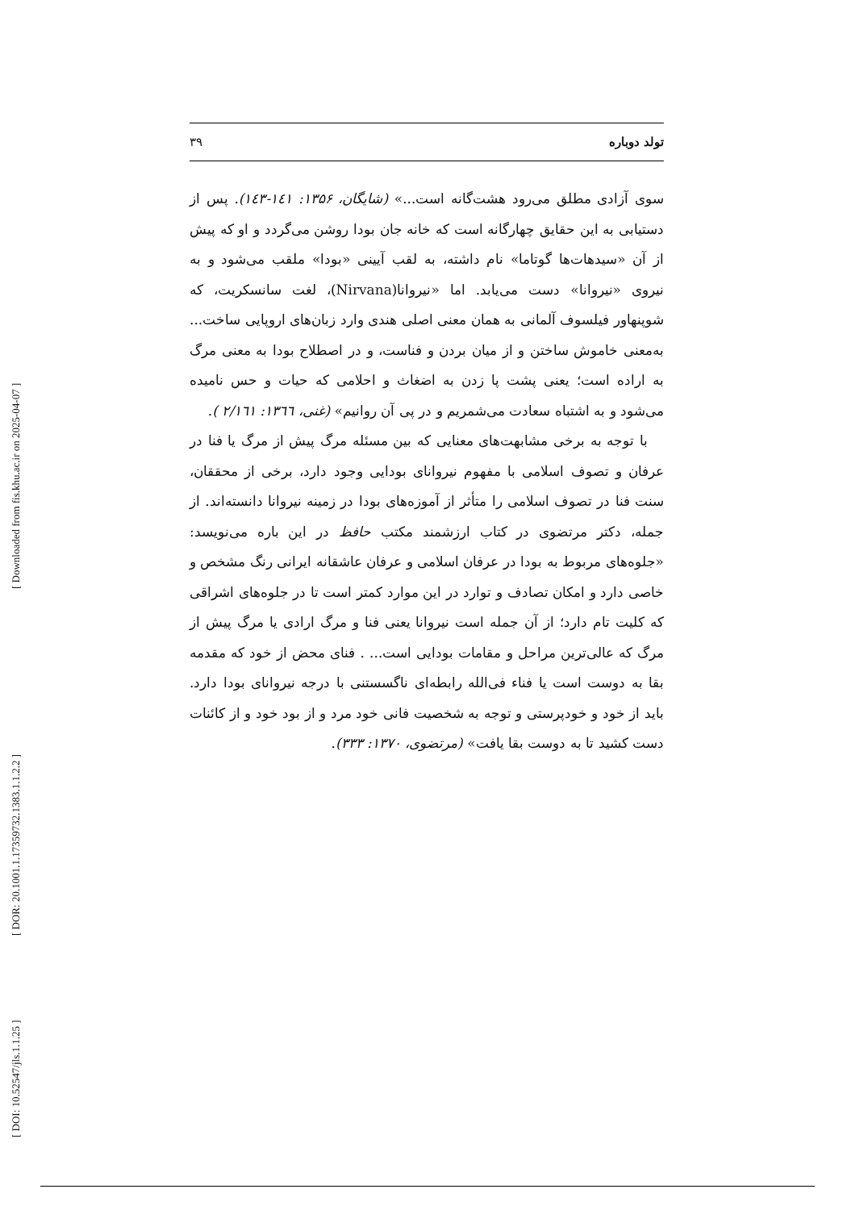[ Downloaded from fis.khu.ac.ir on 2025-04-07 ]
[ DOR: 20.1001.1.17359732.1383.1.1.2.2 ]
[ DOI: 10.52547/jls.1.1.25 ]
تولد دوباره ۳۹
سوی آزادی مطلق می‌رود هشت‌گانه است...» (شایگان، ۱۳۵۶: ۱٤۱-۱٤۳). پس از دستیابی به این حقایق چهارگانه است که خانه جان بودا روشن می‌گردد و او که پیش از آن «سیدهات‌ها گوتاما» نام داشته، به لقب آیینی «بودا» ملقب می‌شود و به نیروی «نیروانا» دست می‌یابد. اما «نیروانا(Nirvana)، لغت سانسکریت، که شوپنهاور فیلسوف آلمانی به همان معنی اصلی هندی وارد زبان‌های اروپایی ساخت... به‌معنی خاموش ساختن و از میان بردن و فناست، و در اصطلاح بودا به معنی مرگ به اراده است؛ یعنی پشت پا زدن به اضغاث و احلامی که حیات و حس نامیده می‌شود و به اشتباه سعادت می‌شمریم و در پی آن روانیم» (غنی، ۱۳٦٦: ۲/۱٦۱ ).
با توجه به برخی مشابهت‌های معنایی که بین مسئله مرگ پیش از مرگ یا فنا در عرفان و تصوف اسلامی با مفهوم نیروانای بودایی وجود دارد، برخی از محققان، سنت فنا در تصوف اسلامی را متأثر از آموزه‌های بودا در زمینه نیروانا دانسته‌اند. از جمله، دکتر مرتضوی در کتاب ارزشمند مکتب حافظ در این باره می‌نویسد: «جلوه‌های مربوط به بودا در عرفان اسلامی و عرفان عاشقانه ایرانی رنگ مشخص و خاصی دارد و امکان تصادف و توارد در این موارد کمتر است تا در جلوه‌های اشراقی که کلیت تام دارد؛ از آن جمله است نیروانا یعنی فنا و مرگ ارادی یا مرگ پیش از مرگ که عالی‌ترین مراحل و مقامات بودایی است... . فنای محض از خود که مقدمه بقا به دوست است یا فناء فی‌الله رابطه‌ای ناگسستنی با درجه نیروانای بودا دارد. باید از خود و خودپرستی و توجه به شخصیت فانی خود مرد و از بود خود و از کائنات دست کشید تا به دوست بقا یافت» (مرتضوی، ۱۳۷۰: ۳۳۳).